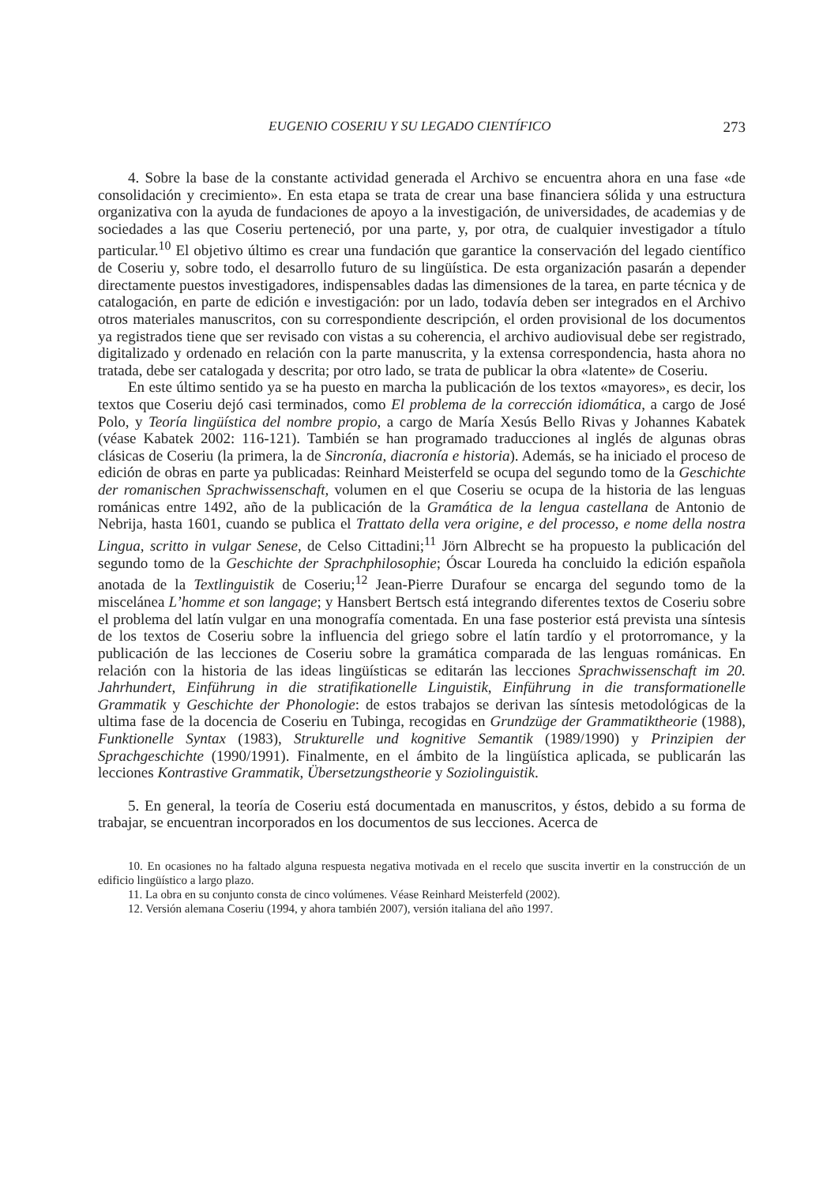EUGENIO COSERIU Y SU LEGADO CIENTÍFICO 273
4. Sobre la base de la constante actividad generada el Archivo se encuentra ahora en una fase «de consolidación y crecimiento». En esta etapa se trata de crear una base financiera sólida y una estructura organizativa con la ayuda de fundaciones de apoyo a la investigación, de universidades, de academias y de sociedades a las que Coseriu perteneció, por una parte, y, por otra, de cualquier investigador a título particular.<sup>10</sup> El objetivo último es crear una fundación que garantice la conservación del legado científico de Coseriu y, sobre todo, el desarrollo futuro de su lingüística. De esta organización pasarán a depender directamente puestos investigadores, indispensables dadas las dimensiones de la tarea, en parte técnica y de catalogación, en parte de edición e investigación: por un lado, todavía deben ser integrados en el Archivo otros materiales manuscritos, con su correspondiente descripción, el orden provisional de los documentos ya registrados tiene que ser revisado con vistas a su coherencia, el archivo audiovisual debe ser registrado, digitalizado y ordenado en relación con la parte manuscrita, y la extensa correspondencia, hasta ahora no tratada, debe ser catalogada y descrita; por otro lado, se trata de publicar la obra «latente» de Coseriu.
En este último sentido ya se ha puesto en marcha la publicación de los textos «mayores», es decir, los textos que Coseriu dejó casi terminados, como El problema de la corrección idiomática, a cargo de José Polo, y Teoría lingüística del nombre propio, a cargo de María Xesús Bello Rivas y Johannes Kabatek (véase Kabatek 2002: 116-121). También se han programado traducciones al inglés de algunas obras clásicas de Coseriu (la primera, la de Sincronía, diacronía e historia). Además, se ha iniciado el proceso de edición de obras en parte ya publicadas: Reinhard Meisterfeld se ocupa del segundo tomo de la Geschichte der romanischen Sprachwissenschaft, volumen en el que Coseriu se ocupa de la historia de las lenguas románicas entre 1492, año de la publicación de la Gramática de la lengua castellana de Antonio de Nebrija, hasta 1601, cuando se publica el Trattato della vera origine, e del processo, e nome della nostra Lingua, scritto in vulgar Senese, de Celso Cittadini;<sup>11</sup> Jörn Albrecht se ha propuesto la publicación del segundo tomo de la Geschichte der Sprachphilosophie; Óscar Loureda ha concluido la edición española anotada de la Textlinguistik de Coseriu;<sup>12</sup> Jean-Pierre Durafour se encarga del segundo tomo de la miscelánea L’homme et son langage; y Hansbert Bertsch está integrando diferentes textos de Coseriu sobre el problema del latín vulgar en una monografía comentada. En una fase posterior está prevista una síntesis de los textos de Coseriu sobre la influencia del griego sobre el latín tardío y el protorromance, y la publicación de las lecciones de Coseriu sobre la gramática comparada de las lenguas románicas. En relación con la historia de las ideas lingüísticas se editarán las lecciones Sprachwissenschaft im 20. Jahrhundert, Einführung in die stratifikationelle Linguistik, Einführung in die transformationelle Grammatik y Geschichte der Phonologie: de estos trabajos se derivan las síntesis metodológicas de la ultima fase de la docencia de Coseriu en Tubinga, recogidas en Grundzüge der Grammatiktheorie (1988), Funktionelle Syntax (1983), Strukturelle und kognitive Semantik (1989/1990) y Prinzipien der Sprachgeschichte (1990/1991). Finalmente, en el ámbito de la lingüística aplicada, se publicarán las lecciones Kontrastive Grammatik, Übersetzungstheorie y Soziolinguistik.
5. En general, la teoría de Coseriu está documentada en manuscritos, y éstos, debido a su forma de trabajar, se encuentran incorporados en los documentos de sus lecciones. Acerca de
10. En ocasiones no ha faltado alguna respuesta negativa motivada en el recelo que suscita invertir en la construcción de un edificio lingüístico a largo plazo.
11. La obra en su conjunto consta de cinco volúmenes. Véase Reinhard Meisterfeld (2002).
12. Versión alemana Coseriu (1994, y ahora también 2007), versión italiana del año 1997.